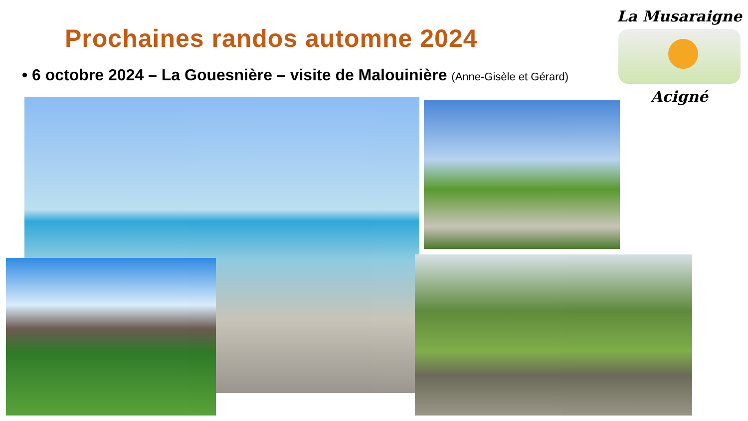Prochaines randos automne 2024
• 6 octobre 2024 – La Gouesnière – visite de Malouinière (Anne-Gisèle et Gérard)
La Musaraigne
Acigné